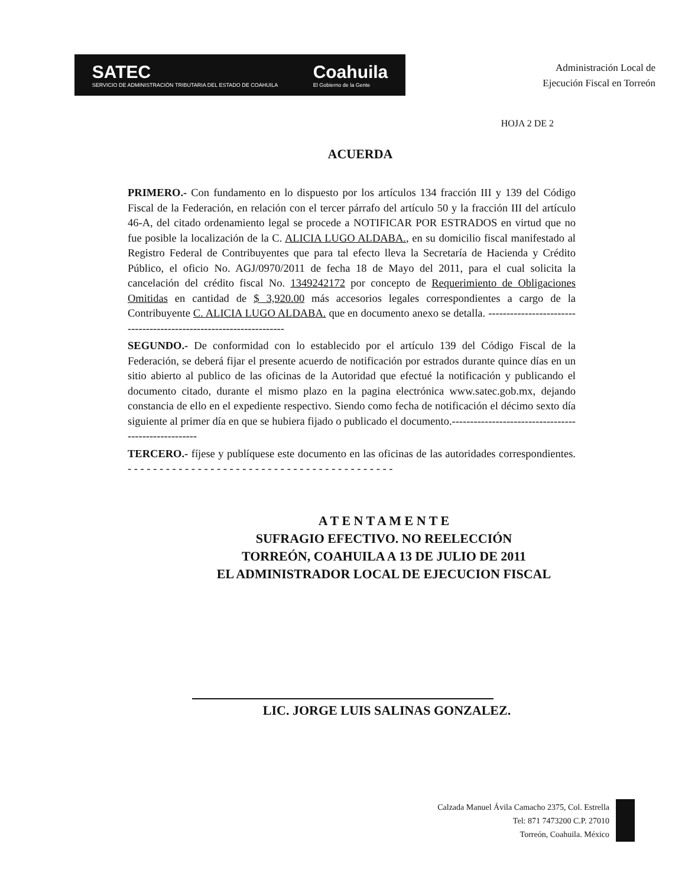SATEC
SERVICIO DE ADMINISTRACIÓN TRIBUTARIA DEL ESTADO DE COAHUILA Coahuila
El Gobierno de la Gente
Administración Local de
Ejecución Fiscal en Torreón
HOJA 2 DE 2
ACUERDA
PRIMERO.- Con fundamento en lo dispuesto por los artículos 134 fracción III y 139 del Código Fiscal de la Federación, en relación con el tercer párrafo del artículo 50 y la fracción III del artículo 46-A, del citado ordenamiento legal se procede a NOTIFICAR POR ESTRADOS en virtud que no fue posible la localización de la C. ALICIA LUGO ALDABA., en su domicilio fiscal manifestado al Registro Federal de Contribuyentes que para tal efecto lleva la Secretaría de Hacienda y Crédito Público, el oficio No. AGJ/0970/2011 de fecha 18 de Mayo del 2011, para el cual solicita la cancelación del crédito fiscal No. 1349242172 por concepto de Requerimiento de Obligaciones Omitidas en cantidad de $ 3,920.00 más accesorios legales correspondientes a cargo de la Contribuyente C. ALICIA LUGO ALDABA. que en documento anexo se detalla. -------------------------------------------------------------------
SEGUNDO.- De conformidad con lo establecido por el artículo 139 del Código Fiscal de la Federación, se deberá fijar el presente acuerdo de notificación por estrados durante quince días en un sitio abierto al publico de las oficinas de la Autoridad que efectué la notificación y publicando el documento citado, durante el mismo plazo en la pagina electrónica www.satec.gob.mx, dejando constancia de ello en el expediente respectivo. Siendo como fecha de notificación el décimo sexto día siguiente al primer día en que se hubiera fijado o publicado el documento.-----------------------------------------------------
TERCERO.- fíjese y publíquese este documento en las oficinas de las autoridades correspondientes. - - - - - - - - - - - - - - - - - - - - - - - - - - - - - - - - - - - - - - - - - -
A T E N T A M E N T E
SUFRAGIO EFECTIVO. NO REELECCIÓN
TORREÓN, COAHUILA A 13 DE JULIO DE 2011
EL ADMINISTRADOR LOCAL DE EJECUCION FISCAL
LIC. JORGE LUIS SALINAS GONZALEZ.
Calzada Manuel Ávila Camacho 2375, Col. Estrella
Tel: 871 7473200 C.P. 27010
Torreón, Coahuila. México